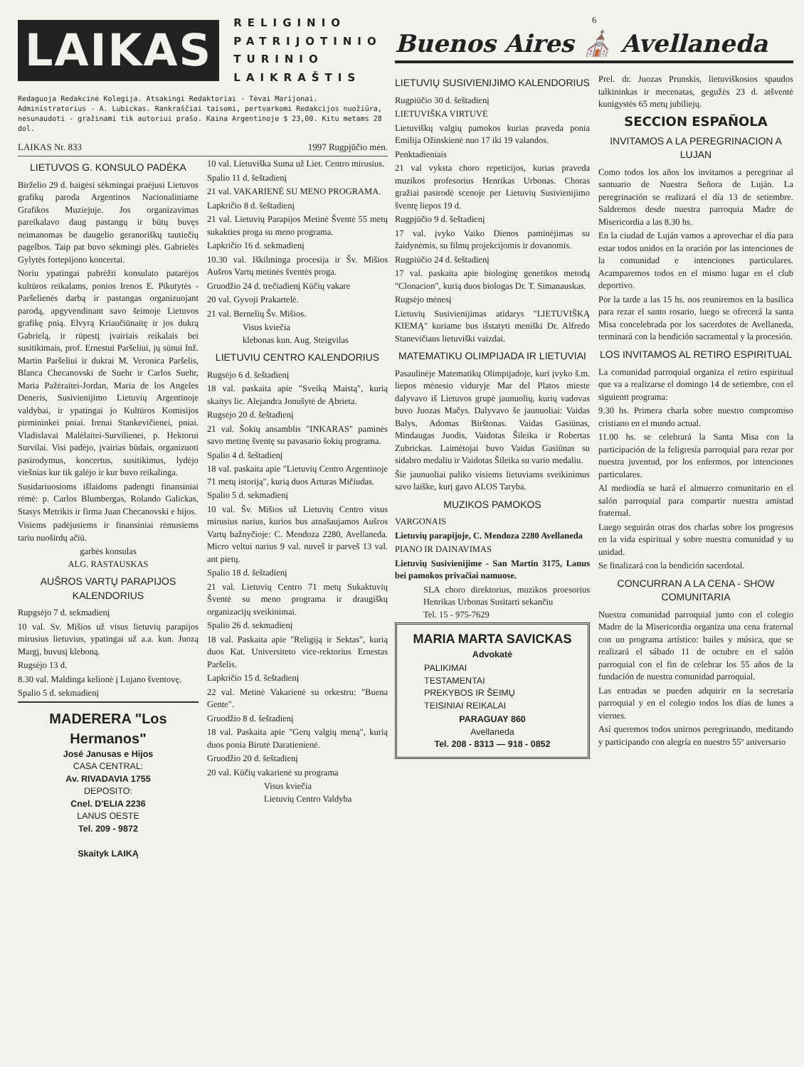LAIKAS
RELIGINIO
PATRIJOTINIO
TURINIO
LAIKRAŠTIS
Redaguoja Redakcinė Kolegija. Atsakingi Redaktoriai - Tėvai Marijonai. Administratorius - A. Lubickas. Rankraščiai taisomi, pertvarkomi Redakcijos nuožiūra, nesunaudoti - gražinami tik autoriui prašo. Kaina Argentinoje $ 23,00. Kitu metams 28 dol.
LAIKAS Nr. 833 1997 Rugpjūčio mėn.
LIETUVOS G. KONSULO PADĖKA
Birželio 29 d. baigėsi sėkmingai praėjusi Lietuvos grafikų paroda Argentinos Nacionaliniame Grafikos Muziejuje. Jos organizavimas pareikalavo daug pastangų ir būtų buvęs neimanomas be daugelio geranoriškų tautiečių pagelbos. Taip pat buvo sėkmingi plės. Gabrielės Gylytės fortepijono koncertai.
Noriu ypatingai pabrėžti konsulato patarėjos kultūros reikalams, ponios Irenos E. Pikutytės - Paršelienės darbą ir pastangas organizuojant parodą, apgyvendinant savo šeimoje Lietuvos grafikę pnią. Elvyrą Kriaučiūnaitę ir jos dukrą Gabrielą, ir rūpestį įvairiais reikalais bei susitikimais, prof. Ernestui Paršeliui, jų sūnui Inž. Martin Paršeliui ir dukrai M. Veronica Paršelis, Blanca Checanovski de Suehr ir Carlos Suehr, Maria Pažėraitei-Jordan, Maria de los Angeles Deneris, Susivienijimo Lietuvių Argentinoje valdybai, ir ypatingai jo Kultūros Komisijos pirmininkei pniai. Irenai Stankevičienei, pniai. Vladislavai Malėlaitei-Survilienei, p. Hektorui Survilai. Visi padėjo, įvairias būdais, organizuoti pasirodymus, koncertus, susitikimus, lydėjo viešnias kur tik galėjo ir kur buvo reikalinga.
Susidariuosioms išlaidoms padengti finansiniai rėmė: p. Carlos Blumbergas, Rolando Galickas, Stasys Metrikis ir firma Juan Checanovski e hijos.
Visiems padėjusiems ir finansiniai rėmusiems tariu nuoširdų ačiū.
garbės konsulas
ALG. RASTAUSKAS
AUŠROS VARTŲ PARAPIJOS KALENDORIUS
Rupgsėjo 7 d. sekmadienį
10 val. Sv. Mišios už visus lietuvių parapijos mirusius lietuvius, ypatingai už a.a. kun. Juozą Margį, buvusį kleboną.
Rugsėjo 13 d.
8.30 val. Maldinga kelionė į Lujano šventovę.
Spalio 5 d. sekmadienį
MADERERA "Los Hermanos"
José Janusas e Hijos
CASA CENTRAL:
Av. RIVADAVIA 1755
DEPOSITO:
Cnel. D'ELIA 2236
LANUS OESTE
Tel. 209 - 9872
Skaityk LAIKĄ
10 val. Lietuviška Suma už Liet. Centro mirusius.
Spalio 11 d. šeštadienį
21 val. VAKARIENĖ SU MENO PROGRAMA.
Lapkričio 8 d. šeštadienį
21 val. Lietuvių Parapijos Metinė Šventė 55 metų sukakties proga su meno programa.
Lapkričio 16 d. sekmadienį
10.30 val. Iškilminga procesija ir Šv. Mišios Aušros Vartų metinės šventės proga.
Gruodžio 24 d. trečiadienį Kūčių vakare
20 val. Gyvoji Prakartelė.
21 val. Bernelių Šv. Mišios.
Visus kviečia
klebonas kun. Aug. Steigvilas
LIETUVIU CENTRO KALENDORIUS
Rugsėjo 6 d. šeštadienį
18 val. paskaita apie "Sveiką Maistą", kurią skaitys lic. Alejandra Jonušytė de Ąbrieta.
Rugsėjo 20 d. šeštadienį
21 val. Šokių ansamblis "INKARAS" paminės savo metinę šventę su pavasario šokių programa.
Spalio 4 d. šeštadienį
18 val. paskaita apie "Lietuvių Centro Argentinoje 71 metų istoriją", kurią duos Arturas Mičiudas.
Spalio 5 d. sekmadienį
10 val. Šv. Mišios už Lietuvių Centro visus mirusius narius, kurios bus atnašaujamos Aušros Vartų bažnyčioje: C. Mendoza 2280, Avellaneda. Micro veltui narius 9 val. nuveš ir parveš 13 val. ant pietų.
Spalio 18 d. šeštadienį
21 val. Lietuvių Centro 71 metų Sukaktuvių Šventė su meno programa ir draugiškų organizacijų sveikinimai.
Spalio 26 d. sekmadienį
18 val. Paskaita apie "Religiją ir Sektas", kurią duos Kat. Universiteto vice-rektorius Ernestas Paršelis.
Lapkričio 15 d. šeštadienį
22 val. Metinė Vakarienė su orkestru: "Buena Gente".
Gruodžio 8 d. šeštadienį
18 val. Paskaita apie "Gerų valgių meną", kurią duos ponia Birutė Daratienienė.
Gruodžio 20 d. šeštadienį
20 val. Kūčių vakarienė su programa
Visus kviečia
Lietuvių Centro Valdyba
6
Buenos Aires ⛪ Avellaneda
LIETUVIŲ SUSIVIENIJIMO KALENDORIUS
Rugpiūčio 30 d. šeštadienį
LIETUVIŠKA VIRTUVĖ
Lietuviškų valgių pamokos kurias praveda ponia Emilija Ožinskienė nuo 17 iki 19 valandos.
Penktadieniais
21 val vyksta choro repeticijos, kurias praveda muzikos profesorius Henrikas Urbonas. Choras gražiai pasirodė scenoje per Lietuvių Susivienijimo šventę liepos 19 d.
Rugpjūčio 9 d. šeštadienį
17 val. įvyko Vaiko Dienos paminėjimas su žaidynėmis, su filmų projekcijomis ir dovanomis.
Rugpiūčio 24 d. šeštadienį
17 val. paskaita apie biologinę genetikos metodą "Clonacion", kurią duos biologas Dr. T. Simanauskas.
Rugsėjo mėnesį
Lietuvių Susivienijimas atidarys "LIETUVIŠKĄ KIEMĄ" kuriame bus išstatyti meniški Dr. Alfredo Stanevičiaus lietuviški vaizdai.
MATEMATIKU OLIMPIJADA IR LIETUVIAI
Pasaulinėje Matematikų Olimpijadoje, kuri įvyko š.m. liepos mėnesio viduryje Mar del Platos mieste dalyvavo iš Lietuvos grupė jaunuolių, kurių vadovas buvo Juozas Mačys. Dalyvavo še jaunuoliai: Vaidas Balys, Adomas Birštonas. Vaidas Gasiūnas, Mindaugas Juodis, Vaidotas Šileika ir Robertas Zubrickas. Laimėtojai buvo Vaidas Gasiūnas su sidabro medaliu ir Vaidotas Šileika su vario medaliu.
Šie jaunuoliai paliko visiems lietuviams sveikinimus savo laiške, kurį gavo ALOS Taryba.
MUZIKOS PAMOKOS
VARGONAIS
Lietuvių parapijoje, C. Mendoza 2280 Avellaneda
PIANO IR DAINAVIMAS
Lietuvių Susivienijime - San Martin 3175, Lanus bei pamokos privačiai namuose.
SLA choro direktorius, muzikos proesorius Henrikas Urbonas Susitarti sekančiu
Tel. 15 - 975-7629
MARIA MARTA SAVICKAS
Advokatė
PALIKIMAI
TESTAMENTAI
PREKYBOS IR ŠEIMŲ
TEISINIAI REIKALAI
PARAGUAY 860
Avellaneda
Tel. 208 - 8313 — 918 - 0852
Prel. dr. Juozas Prunskis, lietuviškosios spaudos talkininkas ir mecenatas, gegužės 23 d. atšventė kunigystės 65 metų jubiliejų.
SECCION ESPAÑOLA
INVITAMOS A LA PEREGRINACION A LUJAN
Como todos los años los invitamos a peregrinar al santuario de Nuestra Señora de Luján. La peregrinación se realizará el día 13 de setiembre. Saldremos desde nuestra parroquia Madre de Misericordia a las 8.30 hs.
En la ciudad de Luján vamos a aprovechar el día para estar todos unidos en la oración por las intenciones de la comunidad e intenciones particulares. Acamparemos todos en el mismo lugar en el club deportivo.
Por la tarde a las 15 hs. nos reuniremos en la basílica para rezar el santo rosario, luego se ofrecerá la santa Misa concelebrada por los sacerdotes de Avellaneda, terminará con la bendición sacramental y la procesión.
LOS INVITAMOS AL RETIRO ESPIRITUAL
La comunidad parroquial organiza el retiro espiritual que va a realizarse el domingo 14 de setiembre, con el siguientt programa:
9.30 hs. Primera charla sobre nuestro compromiso cristiano en el mundo actual.
11.00 hs. se celebrará la Santa Misa con la participación de la feligresía parroquial para rezar por nuestra juventud, por los enfermos, por intenciones particulares.
Al mediodía se hará el almuerzo comunitario en el salón parroquial para compartir nuestra amistad fraternal.
Luego seguirán otras dos charlas sobre los progresos en la vida espiritual y sobre nuestra comunidad y su unidad.
Se finalizará con la bendición sacerdotal.
CONCURRAN A LA CENA - SHOW COMUNITARIA
Nuestra comunidad parroquial junto con el colegio Madre de la Misericordia organiza una cena fraternal con un programa artístico: bailes y música, que se realizará el sábado 11 de octubre en el salón parroquial con el fin de celebrar los 55 años de la fundación de nuestra comunidad parroquial.
Las entradas se pueden adquirir en la secretaría parroquial y en el colegio todos los días de lunes a viernes.
Así queremos todos unirnos peregrinando, meditando y participando con alegría en nuestro 55º aniversario